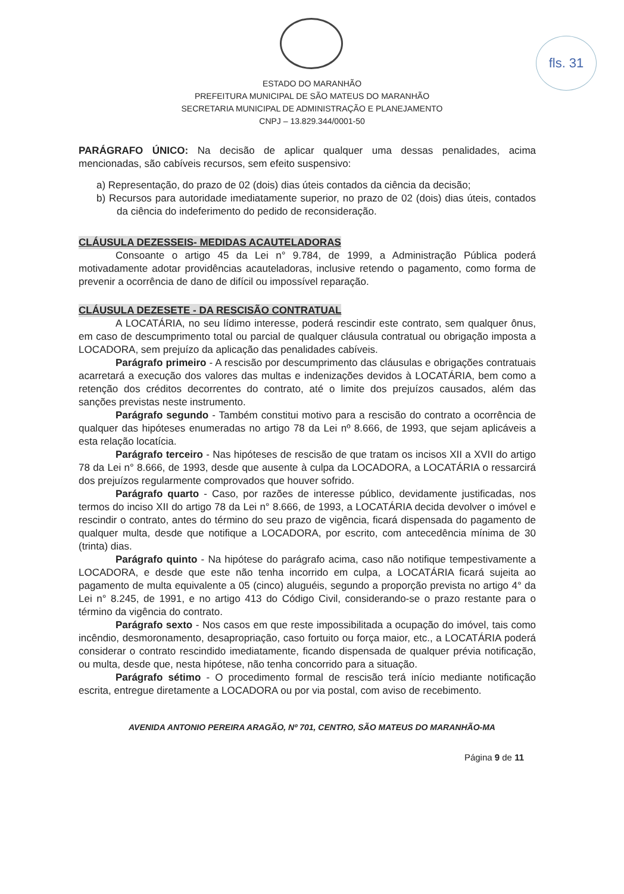fls. 31
ESTADO DO MARANHÃO
PREFEITURA MUNICIPAL DE SÃO MATEUS DO MARANHÃO
SECRETARIA MUNICIPAL DE ADMINISTRAÇÃO E PLANEJAMENTO
CNPJ – 13.829.344/0001-50
PARÁGRAFO ÚNICO: Na decisão de aplicar qualquer uma dessas penalidades, acima mencionadas, são cabíveis recursos, sem efeito suspensivo:
a) Representação, do prazo de 02 (dois) dias úteis contados da ciência da decisão;
b) Recursos para autoridade imediatamente superior, no prazo de 02 (dois) dias úteis, contados da ciência do indeferimento do pedido de reconsideração.
CLÁUSULA DEZESSEIS- MEDIDAS ACAUTELADORAS
Consoante o artigo 45 da Lei n° 9.784, de 1999, a Administração Pública poderá motivadamente adotar providências acauteladoras, inclusive retendo o pagamento, como forma de prevenir a ocorrência de dano de difícil ou impossível reparação.
CLÁUSULA DEZESETE - DA RESCISÃO CONTRATUAL
A LOCATÁRIA, no seu lídimo interesse, poderá rescindir este contrato, sem qualquer ônus, em caso de descumprimento total ou parcial de qualquer cláusula contratual ou obrigação imposta a LOCADORA, sem prejuízo da aplicação das penalidades cabíveis.
Parágrafo primeiro - A rescisão por descumprimento das cláusulas e obrigações contratuais acarretará a execução dos valores das multas e indenizações devidos à LOCATÁRIA, bem como a retenção dos créditos decorrentes do contrato, até o limite dos prejuízos causados, além das sanções previstas neste instrumento.
Parágrafo segundo - Também constitui motivo para a rescisão do contrato a ocorrência de qualquer das hipóteses enumeradas no artigo 78 da Lei nº 8.666, de 1993, que sejam aplicáveis a esta relação locatícia.
Parágrafo terceiro - Nas hipóteses de rescisão de que tratam os incisos XII a XVII do artigo 78 da Lei n° 8.666, de 1993, desde que ausente à culpa da LOCADORA, a LOCATÁRIA o ressarcirá dos prejuízos regularmente comprovados que houver sofrido.
Parágrafo quarto - Caso, por razões de interesse público, devidamente justificadas, nos termos do inciso XII do artigo 78 da Lei n° 8.666, de 1993, a LOCATÁRIA decida devolver o imóvel e rescindir o contrato, antes do término do seu prazo de vigência, ficará dispensada do pagamento de qualquer multa, desde que notifique a LOCADORA, por escrito, com antecedência mínima de 30 (trinta) dias.
Parágrafo quinto - Na hipótese do parágrafo acima, caso não notifique tempestivamente a LOCADORA, e desde que este não tenha incorrido em culpa, a LOCATÁRIA ficará sujeita ao pagamento de multa equivalente a 05 (cinco) aluguéis, segundo a proporção prevista no artigo 4° da Lei n° 8.245, de 1991, e no artigo 413 do Código Civil, considerando-se o prazo restante para o término da vigência do contrato.
Parágrafo sexto - Nos casos em que reste impossibilitada a ocupação do imóvel, tais como incêndio, desmoronamento, desapropriação, caso fortuito ou força maior, etc., a LOCATÁRIA poderá considerar o contrato rescindido imediatamente, ficando dispensada de qualquer prévia notificação, ou multa, desde que, nesta hipótese, não tenha concorrido para a situação.
Parágrafo sétimo - O procedimento formal de rescisão terá início mediante notificação escrita, entregue diretamente a LOCADORA ou por via postal, com aviso de recebimento.
AVENIDA ANTONIO PEREIRA ARAGÃO, Nº 701, CENTRO, SÃO MATEUS DO MARANHÃO-MA
Página 9 de 11